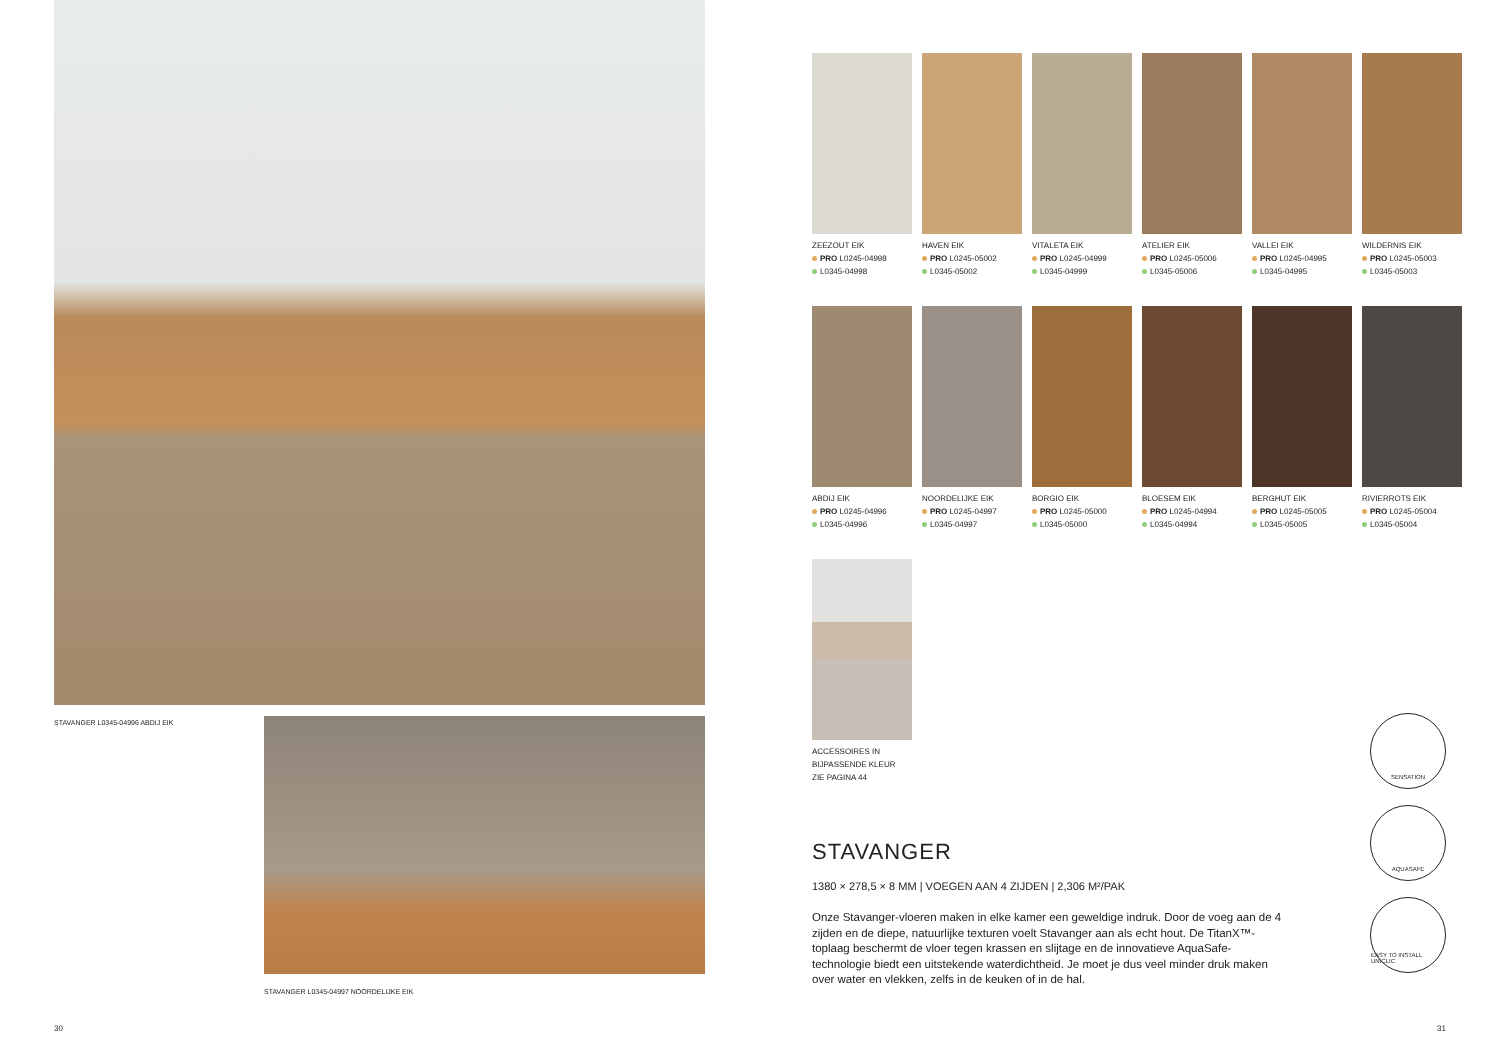STAVANGER L0345-04996 ABDIJ EIK
STAVANGER L0345-04997 NOORDELIJKE EIK
30 31
ZEEZOUT EIK
PRO L0245-04998
L0345-04998
HAVEN EIK
PRO L0245-05002
L0345-05002
VITALETA EIK
PRO L0245-04999
L0345-04999
ATELIER EIK
PRO L0245-05006
L0345-05006
VALLEI EIK
PRO L0245-04995
L0345-04995
WILDERNIS EIK
PRO L0245-05003
L0345-05003
ABDIJ EIK
PRO L0245-04996
L0345-04996
NOORDELIJKE EIK
PRO L0245-04997
L0345-04997
BORGIO EIK
PRO L0245-05000
L0345-05000
BLOESEM EIK
PRO L0245-04994
L0345-04994
BERGHUT EIK
PRO L0245-05005
L0345-05005
RIVIERROTS EIK
PRO L0245-05004
L0345-05004
ACCESSOIRES IN
BIJPASSENDE KLEUR
ZIE PAGINA 44
STAVANGER
1380 × 278,5 × 8 MM | VOEGEN AAN 4 ZIJDEN | 2,306 M²/PAK
Onze Stavanger-vloeren maken in elke kamer een geweldige indruk. Door de voeg aan de 4 zijden en de diepe, natuurlijke texturen voelt Stavanger aan als echt hout. De TitanX™-toplaag beschermt de vloer tegen krassen en slijtage en de innovatieve AquaSafe-technologie biedt een uitstekende waterdichtheid. Je moet je dus veel minder druk maken over water en vlekken, zelfs in de keuken of in de hal.
SENSATION
AQUASAFE
EASY TO INSTALL UNICLIC